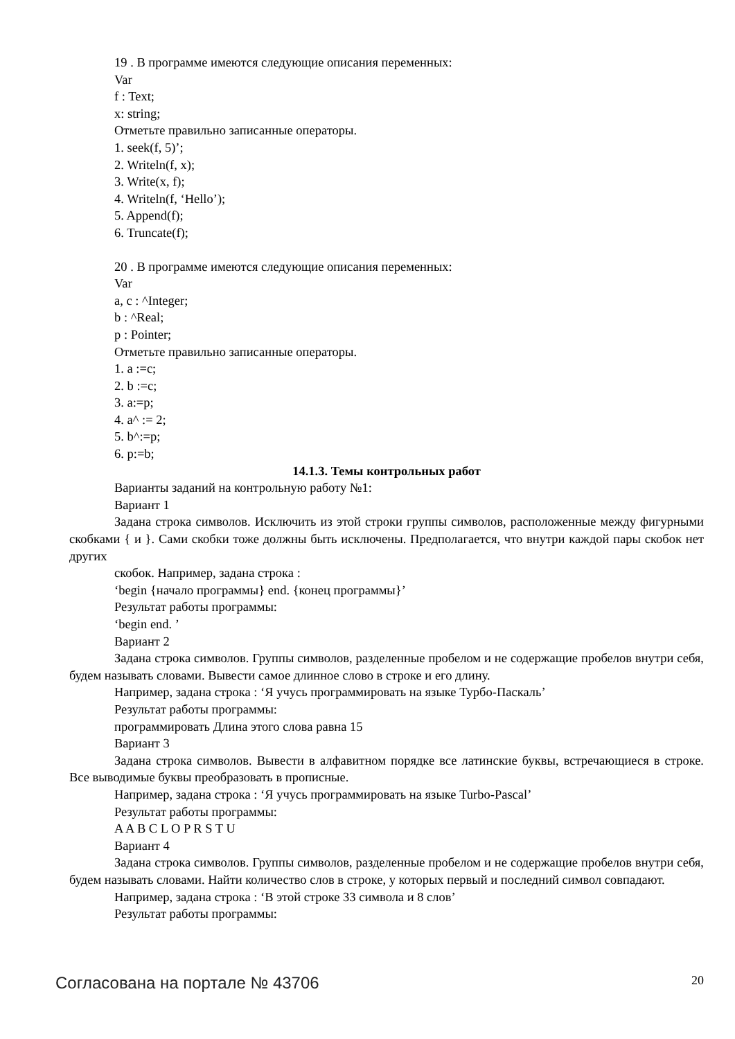19 . В программе имеются следующие описания переменных:
Var
f : Text;
x: string;
Отметьте правильно записанные операторы.
1. seek(f, 5)’;
2. Writeln(f, x);
3. Write(x, f);
4. Writeln(f, ‘Hello’);
5. Append(f);
6. Truncate(f);
20 . В программе имеются следующие описания переменных:
Var
a, c : ^Integer;
b : ^Real;
p : Pointer;
Отметьте правильно записанные операторы.
1. a :=c;
2. b :=c;
3. a:=p;
4. a^ := 2;
5. b^:=p;
6. p:=b;
14.1.3. Темы контрольных работ
Варианты заданий на контрольную работу №1:
Вариант 1
Задана строка символов. Исключить из этой строки группы символов, расположенные между фигурными скобками { и }. Сами скобки тоже должны быть исключены. Предполагается, что внутри каждой пары скобок нет других
скобок. Например, задана строка :
‘begin {начало программы} end. {конец программы}’
Результат работы программы:
‘begin end. ’
Вариант 2
Задана строка символов. Группы символов, разделенные пробелом и не содержащие пробелов внутри себя, будем называть словами. Вывести самое длинное слово в строке и его длину.
Например, задана строка : ‘Я учусь программировать на языке Турбо-Паскаль’
Результат работы программы:
программировать Длина этого слова равна 15
Вариант 3
Задана строка символов. Вывести в алфавитном порядке все латинские буквы, встречающиеся в строке. Все выводимые буквы преобразовать в прописные.
Например, задана строка : ‘Я учусь программировать на языке Turbo-Pascal’
Результат работы программы:
A A B C L O P R S T U
Вариант 4
Задана строка символов. Группы символов, разделенные пробелом и не содержащие пробелов внутри себя, будем называть словами. Найти количество слов в строке, у которых первый и последний символ совпадают.
Например, задана строка : ‘В этой строке 33 символа и 8 слов’
Результат работы программы:
Согласована на портале № 43706 20